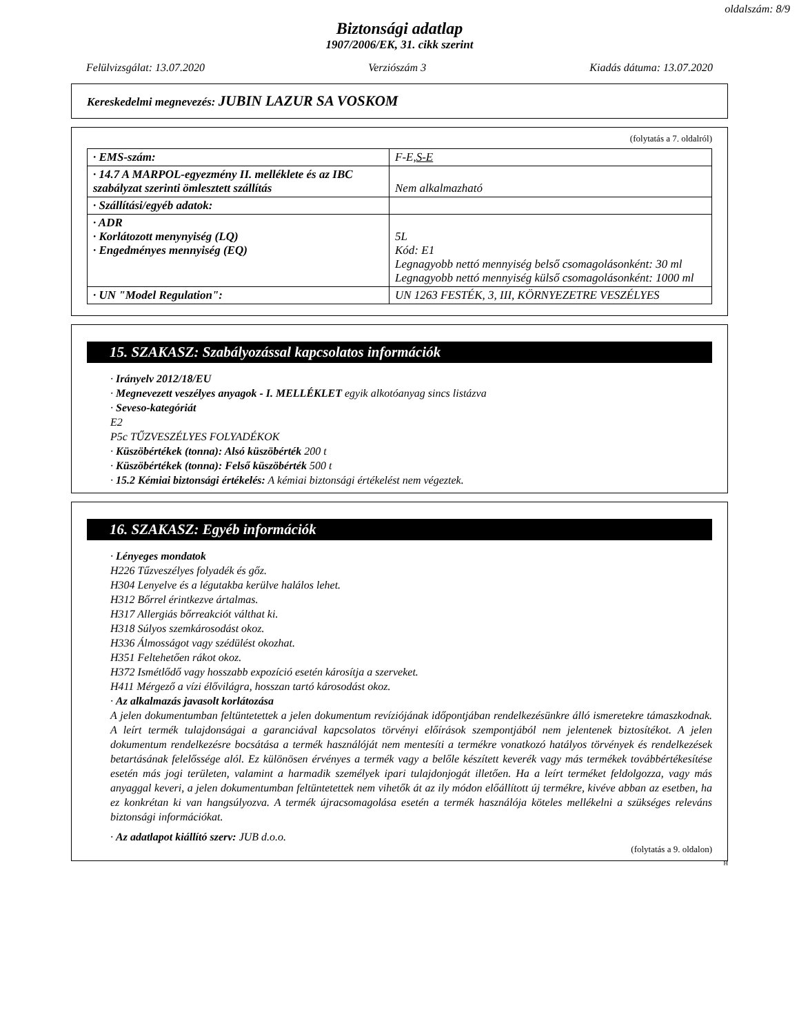oldalszám: 8/9
Biztonsági adatlap
1907/2006/EK, 31. cikk szerint
Felülvizsgálat: 13.07.2020 Verziószám 3 Kiadás dátuma: 13.07.2020
Kereskedelmi megnevezés: JUBIN LAZUR SA VOSKOM
(folytatás a 7. oldalról)
| · EMS-szám: | F-E, S-E |
| · 14.7 A MARPOL-egyezmény II. melléklete és az IBC szabályzat szerinti ömlesztett szállítás | Nem alkalmazható |
| · Szállítási/egyéb adatok: | |
| · ADR · Korlátozott menynyiség (LQ) · Engedményes mennyiség (EQ) | 5L Kód: E1 Legnagyobb nettó mennyiség belső csomagolásonként: 30 ml Legnagyobb nettó mennyiség külső csomagolásonként: 1000 ml |
| · UN "Model Regulation": | UN 1263 FESTÉK, 3, III, KÖRNYEZETRE VESZÉLYES |
15. SZAKASZ: Szabályozással kapcsolatos információk
· Irányelv 2012/18/EU
· Megnevezett veszélyes anyagok - I. MELLÉKLET egyik alkotóanyag sincs listázva
· Seveso-kategóriát
E2
P5c TŰZVESZÉLYES FOLYADÉKOK
· Küszöbértékek (tonna): Alsó küszöbérték 200 t
· Küszöbértékek (tonna): Felső küszöbérték 500 t
· 15.2 Kémiai biztonsági értékelés: A kémiai biztonsági értékelést nem végeztek.
16. SZAKASZ: Egyéb információk
· Lényeges mondatok
H226 Tűzveszélyes folyadék és gőz.
H304 Lenyelve és a légutakba kerülve halálos lehet.
H312 Bőrrel érintkezve ártalmas.
H317 Allergiás bőrreakciót válthat ki.
H318 Súlyos szemkárosodást okoz.
H336 Álmosságot vagy szédülést okozhat.
H351 Feltehetően rákot okoz.
H372 Ismétlődő vagy hosszabb expozíció esetén károsítja a szerveket.
H411 Mérgező a vízi élővilágra, hosszan tartó károsodást okoz.
· Az alkalmazás javasolt korlátozása
A jelen dokumentumban feltüntetettek a jelen dokumentum revíziójának időpontjában rendelkezésünkre álló ismeretekre támaszkodnak. A leírt termék tulajdonságai a garanciával kapcsolatos törvényi előírások szempontjából nem jelentenek biztosítékot. A jelen dokumentum rendelkezésre bocsátása a termék használóját nem mentesíti a termékre vonatkozó hatályos törvények és rendelkezések betartásának felelőssége alól. Ez különösen érvényes a termék vagy a belőle készített keverék vagy más termékek továbbértékesítése esetén más jogi területen, valamint a harmadik személyek ipari tulajdonjogát illetően. Ha a leírt terméket feldolgozza, vagy más anyaggal keveri, a jelen dokumentumban feltüntetettek nem vihetők át az ily módon előállított új termékre, kivéve abban az esetben, ha ez konkrétan ki van hangsúlyozva. A termék újracsomagolása esetén a termék használója köteles mellékelni a szükséges releváns biztonsági információkat.
· Az adatlapot kiállító szerv: JUB d.o.o.
(folytatás a 9. oldalon)
H